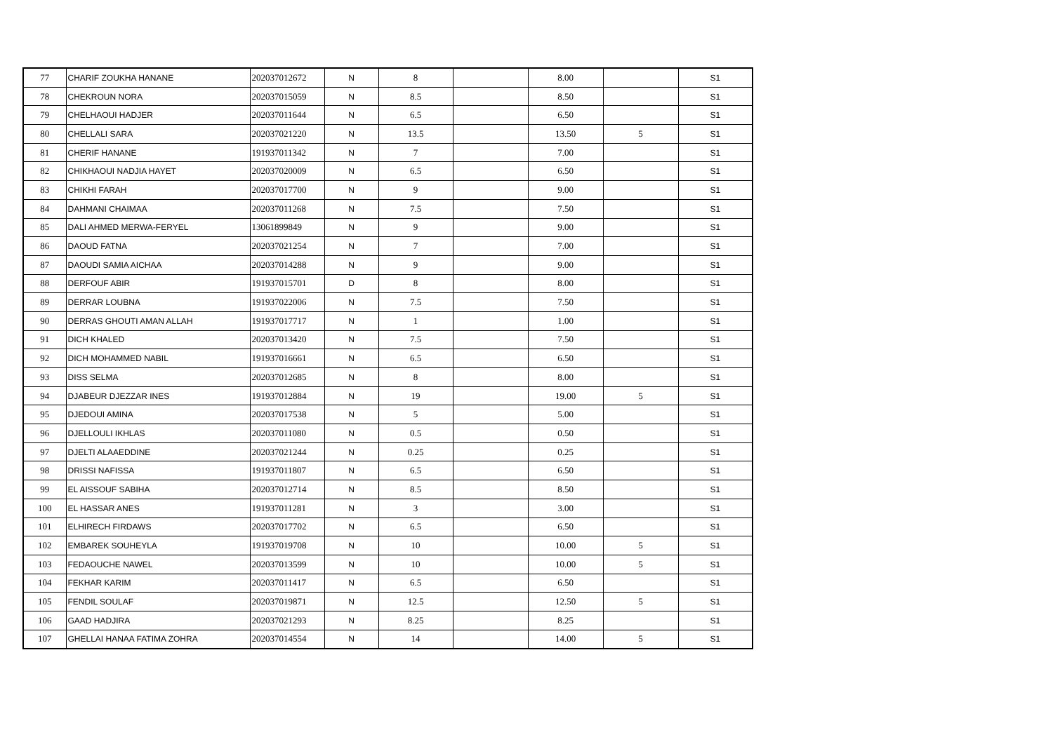| 77 | CHARIF ZOUKHA HANANE | 202037012672 | N | 8 | | 8.00 | | S1 |
| 78 | CHEKROUN NORA | 202037015059 | N | 8.5 | | 8.50 | | S1 |
| 79 | CHELHAOUI HADJER | 202037011644 | N | 6.5 | | 6.50 | | S1 |
| 80 | CHELLALI SARA | 202037021220 | N | 13.5 | | 13.50 | 5 | S1 |
| 81 | CHERIF HANANE | 191937011342 | N | 7 | | 7.00 | | S1 |
| 82 | CHIKHAOUI NADJIA HAYET | 202037020009 | N | 6.5 | | 6.50 | | S1 |
| 83 | CHIKHI FARAH | 202037017700 | N | 9 | | 9.00 | | S1 |
| 84 | DAHMANI CHAIMAA | 202037011268 | N | 7.5 | | 7.50 | | S1 |
| 85 | DALI AHMED MERWA-FERYEL | 13061899849 | N | 9 | | 9.00 | | S1 |
| 86 | DAOUD FATNA | 202037021254 | N | 7 | | 7.00 | | S1 |
| 87 | DAOUDI SAMIA AICHAA | 202037014288 | N | 9 | | 9.00 | | S1 |
| 88 | DERFOUF ABIR | 191937015701 | D | 8 | | 8.00 | | S1 |
| 89 | DERRAR LOUBNA | 191937022006 | N | 7.5 | | 7.50 | | S1 |
| 90 | DERRAS GHOUTI AMAN ALLAH | 191937017717 | N | 1 | | 1.00 | | S1 |
| 91 | DICH KHALED | 202037013420 | N | 7.5 | | 7.50 | | S1 |
| 92 | DICH MOHAMMED NABIL | 191937016661 | N | 6.5 | | 6.50 | | S1 |
| 93 | DISS SELMA | 202037012685 | N | 8 | | 8.00 | | S1 |
| 94 | DJABEUR DJEZZAR INES | 191937012884 | N | 19 | | 19.00 | 5 | S1 |
| 95 | DJEDOUI AMINA | 202037017538 | N | 5 | | 5.00 | | S1 |
| 96 | DJELLOULI IKHLAS | 202037011080 | N | 0.5 | | 0.50 | | S1 |
| 97 | DJELTI ALAAEDDINE | 202037021244 | N | 0.25 | | 0.25 | | S1 |
| 98 | DRISSI NAFISSA | 191937011807 | N | 6.5 | | 6.50 | | S1 |
| 99 | EL AISSOUF SABIHA | 202037012714 | N | 8.5 | | 8.50 | | S1 |
| 100 | EL HASSAR ANES | 191937011281 | N | 3 | | 3.00 | | S1 |
| 101 | ELHIRECH FIRDAWS | 202037017702 | N | 6.5 | | 6.50 | | S1 |
| 102 | EMBAREK SOUHEYLA | 191937019708 | N | 10 | | 10.00 | 5 | S1 |
| 103 | FEDAOUCHE NAWEL | 202037013599 | N | 10 | | 10.00 | 5 | S1 |
| 104 | FEKHAR KARIM | 202037011417 | N | 6.5 | | 6.50 | | S1 |
| 105 | FENDIL SOULAF | 202037019871 | N | 12.5 | | 12.50 | 5 | S1 |
| 106 | GAAD HADJIRA | 202037021293 | N | 8.25 | | 8.25 | | S1 |
| 107 | GHELLAI HANAA FATIMA ZOHRA | 202037014554 | N | 14 | | 14.00 | 5 | S1 |